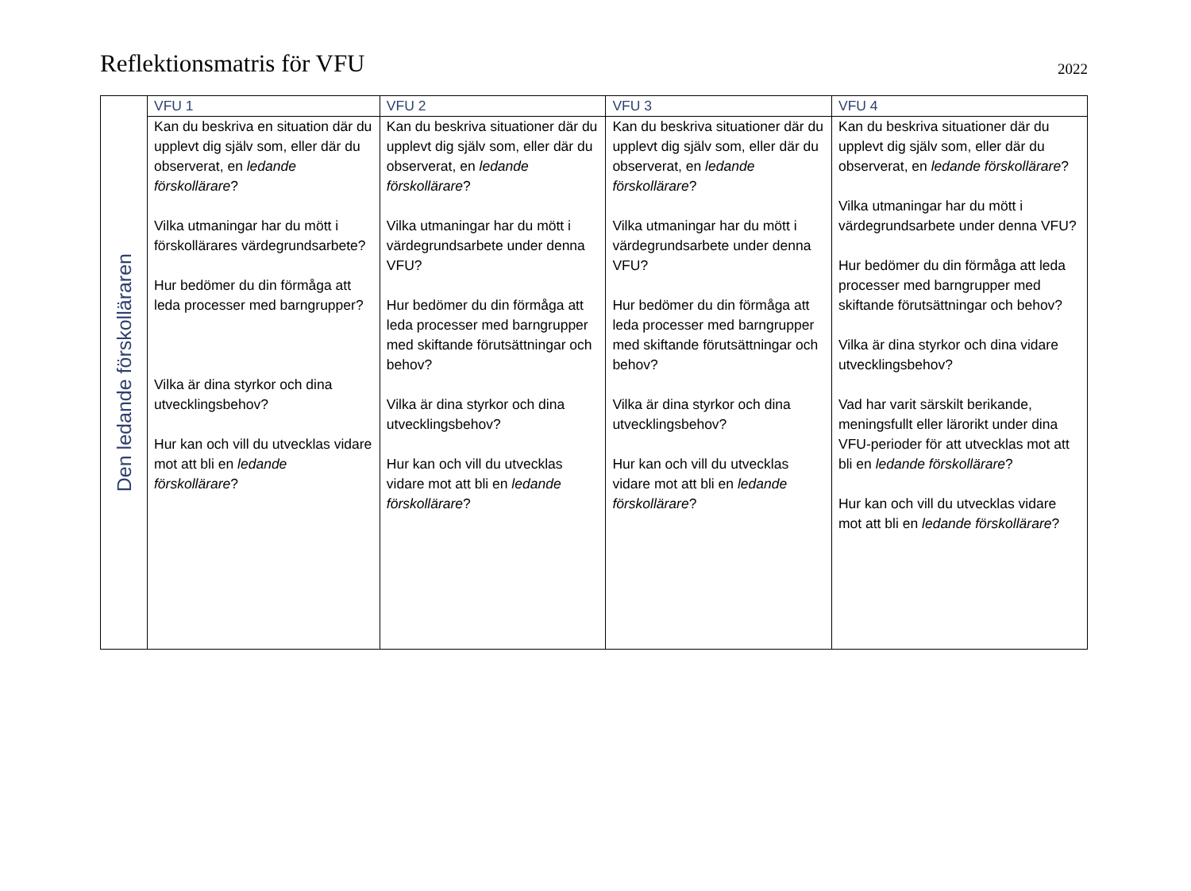Reflektionsmatris för VFU
2022
| Den ledande förskolläraren | VFU 1 | VFU 2 | VFU 3 | VFU 4 |
| | Kan du beskriva en situation där du upplevt dig själv som, eller där du observerat, en ledande förskollärare ? Vilka utmaningar har du mött i förskollärares värdegrundsarbete? Hur bedömer du din förmåga att leda processer med barngrupper? Vilka är dina styrkor och dina utvecklingsbehov? Hur kan och vill du utvecklas vidare mot att bli en ledande förskollärare ? | Kan du beskriva situationer där du upplevt dig själv som, eller där du observerat, en ledande förskollärare ? Vilka utmaningar har du mött i värdegrundsarbete under denna VFU? Hur bedömer du din förmåga att leda processer med barngrupper med skiftande förutsättningar och behov? Vilka är dina styrkor och dina utvecklingsbehov? Hur kan och vill du utvecklas vidare mot att bli en ledande förskollärare ? | Kan du beskriva situationer där du upplevt dig själv som, eller där du observerat, en ledande förskollärare ? Vilka utmaningar har du mött i värdegrundsarbete under denna VFU? Hur bedömer du din förmåga att leda processer med barngrupper med skiftande förutsättningar och behov? Vilka är dina styrkor och dina utvecklingsbehov? Hur kan och vill du utvecklas vidare mot att bli en ledande förskollärare ? | Kan du beskriva situationer där du upplevt dig själv som, eller där du observerat, en ledande förskollärare ? Vilka utmaningar har du mött i värdegrundsarbete under denna VFU? Hur bedömer du din förmåga att leda processer med barngrupper med skiftande förutsättningar och behov? Vilka är dina styrkor och dina vidare utvecklingsbehov? Vad har varit särskilt berikande, meningsfullt eller lärorikt under dina VFU-perioder för att utvecklas mot att bli en ledande förskollärare ? Hur kan och vill du utvecklas vidare mot att bli en ledande förskollärare ? |